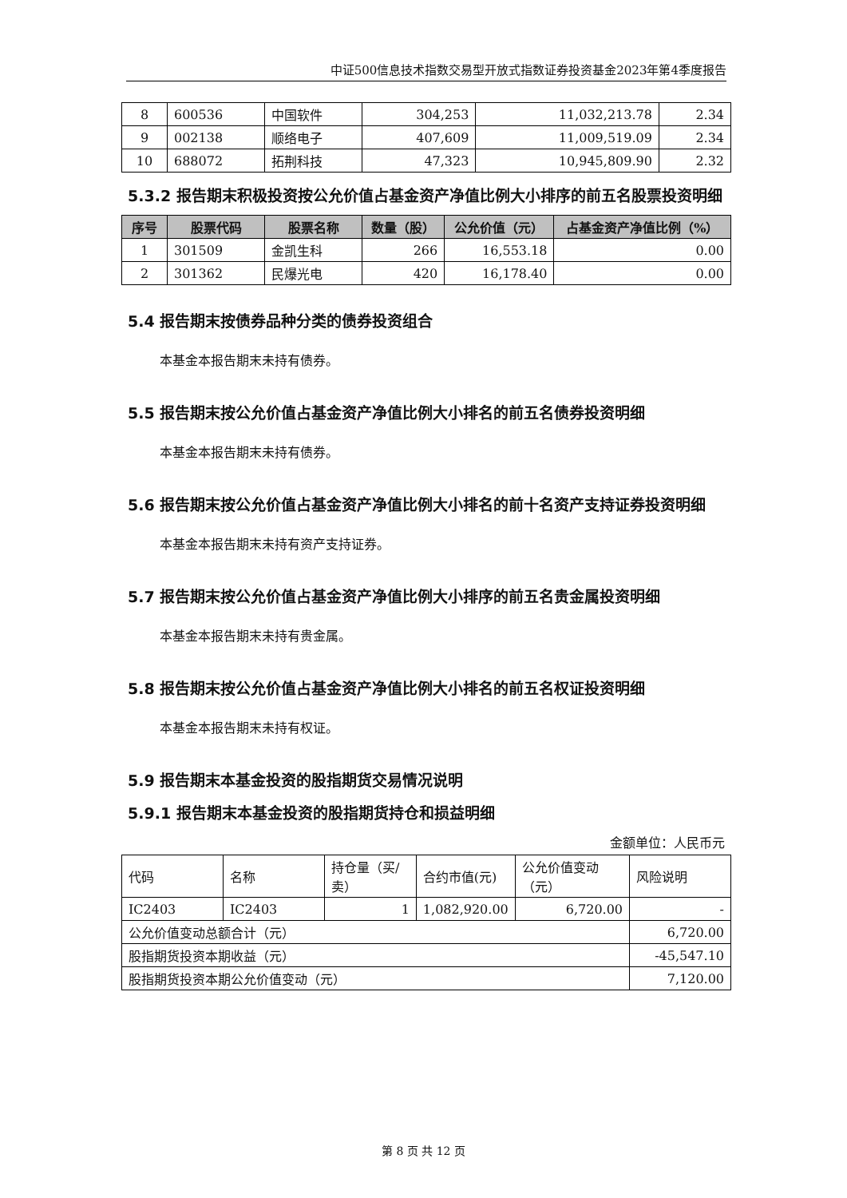中证500信息技术指数交易型开放式指数证券投资基金2023年第4季度报告
| 8 | 600536 | 中国软件 | 304,253 | 11,032,213.78 | 2.34 |
| 9 | 002138 | 顺络电子 | 407,609 | 11,009,519.09 | 2.34 |
| 10 | 688072 | 拓荆科技 | 47,323 | 10,945,809.90 | 2.32 |
5.3.2 报告期末积极投资按公允价值占基金资产净值比例大小排序的前五名股票投资明细
| 序号 | 股票代码 | 股票名称 | 数量（股） | 公允价值（元） | 占基金资产净值比例（%） |
| --- | --- | --- | --- | --- | --- |
| 1 | 301509 | 金凯生科 | 266 | 16,553.18 | 0.00 |
| 2 | 301362 | 民爆光电 | 420 | 16,178.40 | 0.00 |
5.4 报告期末按债券品种分类的债券投资组合
本基金本报告期末未持有债券。
5.5 报告期末按公允价值占基金资产净值比例大小排名的前五名债券投资明细
本基金本报告期末未持有债券。
5.6 报告期末按公允价值占基金资产净值比例大小排名的前十名资产支持证券投资明细
本基金本报告期末未持有资产支持证券。
5.7 报告期末按公允价值占基金资产净值比例大小排序的前五名贵金属投资明细
本基金本报告期末未持有贵金属。
5.8 报告期末按公允价值占基金资产净值比例大小排名的前五名权证投资明细
本基金本报告期末未持有权证。
5.9 报告期末本基金投资的股指期货交易情况说明
5.9.1 报告期末本基金投资的股指期货持仓和损益明细
金额单位：人民币元
| 代码 | 名称 | 持仓量（买/卖） | 合约市值(元) | 公允价值变动（元） | 风险说明 |
| IC2403 | IC2403 | 1 | 1,082,920.00 | 6,720.00 | - |
| 公允价值变动总额合计（元） | | | | | 6,720.00 |
| 股指期货投资本期收益（元） | | | | | -45,547.10 |
| 股指期货投资本期公允价值变动（元） | | | | | 7,120.00 |
第 8 页 共 12 页